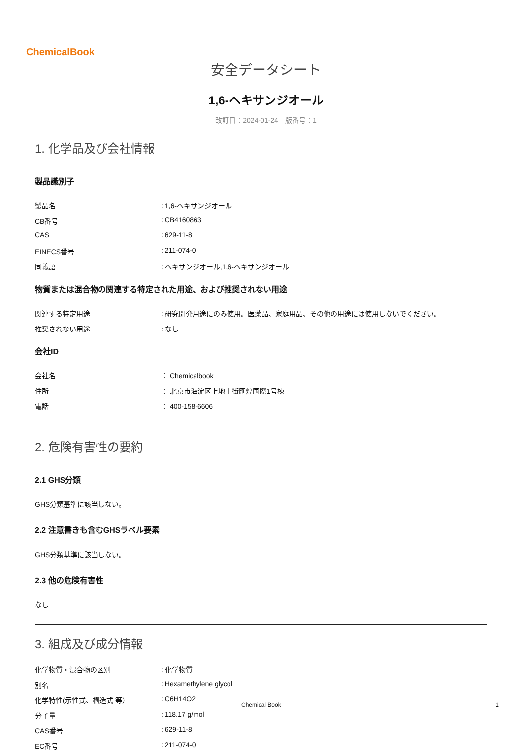ChemicalBook
安全データシート
1,6-ヘキサンジオール
改訂日：2024-01-24　版番号：1
1. 化学品及び会社情報
製品識別子
製品名 : 1,6-ヘキサンジオール
CB番号 : CB4160863
CAS : 629-11-8
EINECS番号 : 211-074-0
同義語 : ヘキサンジオール,1,6-ヘキサンジオール
物質または混合物の関連する特定された用途、および推奨されない用途
関連する特定用途 : 研究開発用途にのみ使用。医薬品、家庭用品、その他の用途には使用しないでください。
推奨されない用途 : なし
会社ID
会社名 ： Chemicalbook
住所 ： 北京市海淀区上地十街匯煌国際1号棟
電話 ： 400-158-6606
2. 危険有害性の要約
2.1 GHS分類
GHS分類基準に該当しない。
2.2 注意書きも含むGHSラベル要素
GHS分類基準に該当しない。
2.3 他の危険有害性
なし
3. 組成及び成分情報
化学物質・混合物の区別 : 化学物質
別名 : Hexamethylene glycol
化学特性(示性式、構造式 等） : C6H14O2
分子量 : 118.17 g/mol
CAS番号 : 629-11-8
EC番号 : 211-074-0
Chemical Book 1